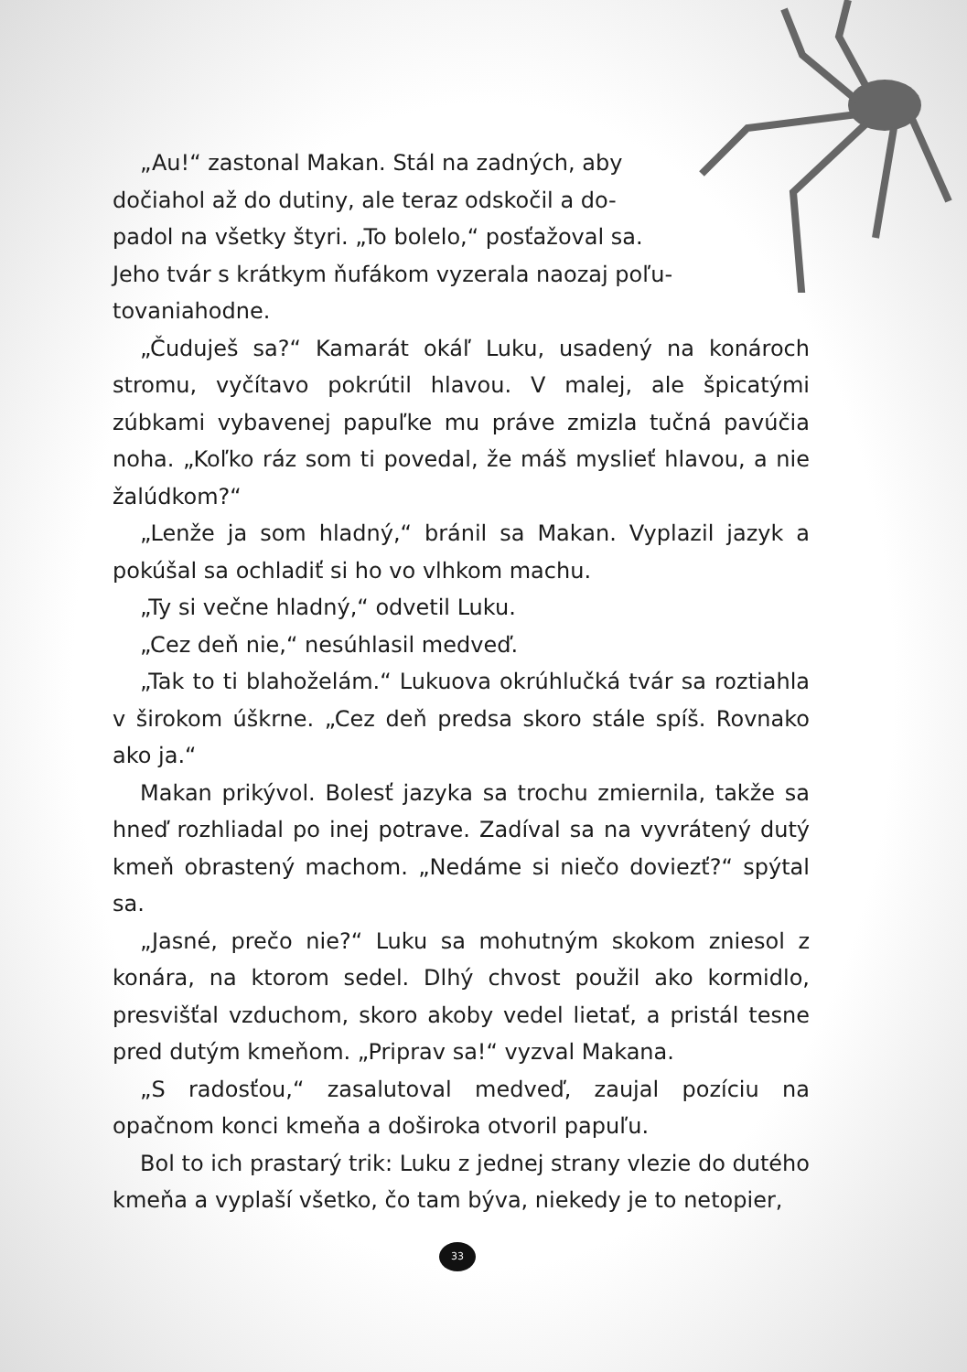„Au!“ zastonal Makan. Stál na zadných, aby
dočiahol až do dutiny, ale teraz odskočil a do-
padol na všetky štyri. „To bolelo,“ posťažoval sa.
Jeho tvár s krátkym ňufákom vyzerala naozaj poľu-
tovaniahodne.
„Čuduješ sa?“ Kamarát okáľ Luku, usadený na konároch stromu, vyčítavo pokrútil hlavou. V malej, ale špicatými zúbkami vybavenej papuľke mu práve zmizla tučná pavúčia noha. „Koľko ráz som ti povedal, že máš myslieť hlavou, a nie žalúdkom?“
„Lenže ja som hladný,“ bránil sa Makan. Vyplazil jazyk a pokúšal sa ochladiť si ho vo vlhkom machu.
„Ty si večne hladný,“ odvetil Luku.
„Cez deň nie,“ nesúhlasil medveď.
„Tak to ti blahoželám.“ Lukuova okrúhlučká tvár sa roztiahla v širokom úškrne. „Cez deň predsa skoro stále spíš. Rovnako ako ja.“
Makan prikývol. Bolesť jazyka sa trochu zmiernila, takže sa hneď rozhliadal po inej potrave. Zadíval sa na vyvrátený dutý kmeň obrastený machom. „Nedáme si niečo doviezť?“ spýtal sa.
„Jasné, prečo nie?“ Luku sa mohutným skokom zniesol z konára, na ktorom sedel. Dlhý chvost použil ako kormidlo, presvišťal vzduchom, skoro akoby vedel lietať, a pristál tesne pred dutým kmeňom. „Priprav sa!“ vyzval Makana.
„S radosťou,“ zasalutoval medveď, zaujal pozíciu na opačnom konci kmeňa a doširoka otvoril papuľu.
Bol to ich prastarý trik: Luku z jednej strany vlezie do dutého kmeňa a vyplaší všetko, čo tam býva, niekedy je to netopier,
33